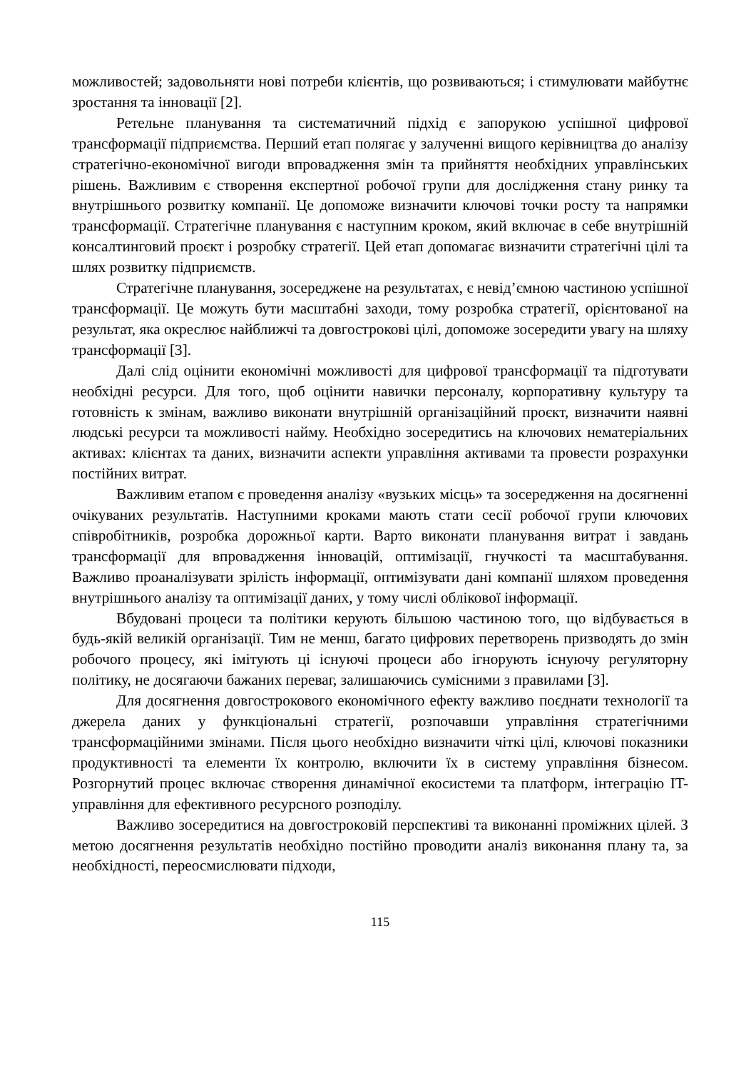можливостей; задовольняти нові потреби клієнтів, що розвиваються; і стимулювати майбутнє зростання та інновації [2].
Ретельне планування та систематичний підхід є запорукою успішної цифрової трансформації підприємства. Перший етап полягає у залученні вищого керівництва до аналізу стратегічно-економічної вигоди впровадження змін та прийняття необхідних управлінських рішень. Важливим є створення експертної робочої групи для дослідження стану ринку та внутрішнього розвитку компанії. Це допоможе визначити ключові точки росту та напрямки трансформації. Стратегічне планування є наступним кроком, який включає в себе внутрішній консалтинговий проєкт і розробку стратегії. Цей етап допомагає визначити стратегічні цілі та шлях розвитку підприємств.
Стратегічне планування, зосереджене на результатах, є невід’ємною частиною успішної трансформації. Це можуть бути масштабні заходи, тому розробка стратегії, орієнтованої на результат, яка окреслює найближчі та довгострокові цілі, допоможе зосередити увагу на шляху трансформації [3].
Далі слід оцінити економічні можливості для цифрової трансформації та підготувати необхідні ресурси. Для того, щоб оцінити навички персоналу, корпоративну культуру та готовність к змінам, важливо виконати внутрішній організаційний проєкт, визначити наявні людські ресурси та можливості найму. Необхідно зосередитись на ключових нематеріальних активах: клієнтах та даних, визначити аспекти управління активами та провести розрахунки постійних витрат.
Важливим етапом є проведення аналізу «вузьких місць» та зосередження на досягненні очікуваних результатів. Наступними кроками мають стати сесії робочої групи ключових співробітників, розробка дорожньої карти. Варто виконати планування витрат і завдань трансформації для впровадження інновацій, оптимізації, гнучкості та масштабування. Важливо проаналізувати зрілість інформації, оптимізувати дані компанії шляхом проведення внутрішнього аналізу та оптимізації даних, у тому числі облікової інформації.
Вбудовані процеси та політики керують більшою частиною того, що відбувається в будь-якій великій організації. Тим не менш, багато цифрових перетворень призводять до змін робочого процесу, які імітують ці існуючі процеси або ігнорують існуючу регуляторну політику, не досягаючи бажаних переваг, залишаючись сумісними з правилами [3].
Для досягнення довгострокового економічного ефекту важливо поєднати технології та джерела даних у функціональні стратегії, розпочавши управління стратегічними трансформаційними змінами. Після цього необхідно визначити чіткі цілі, ключові показники продуктивності та елементи їх контролю, включити їх в систему управління бізнесом. Розгорнутий процес включає створення динамічної екосистеми та платформ, інтеграцію IT-управління для ефективного ресурсного розподілу.
Важливо зосередитися на довгостроковій перспективі та виконанні проміжних цілей. З метою досягнення результатів необхідно постійно проводити аналіз виконання плану та, за необхідності, переосмислювати підходи,
115